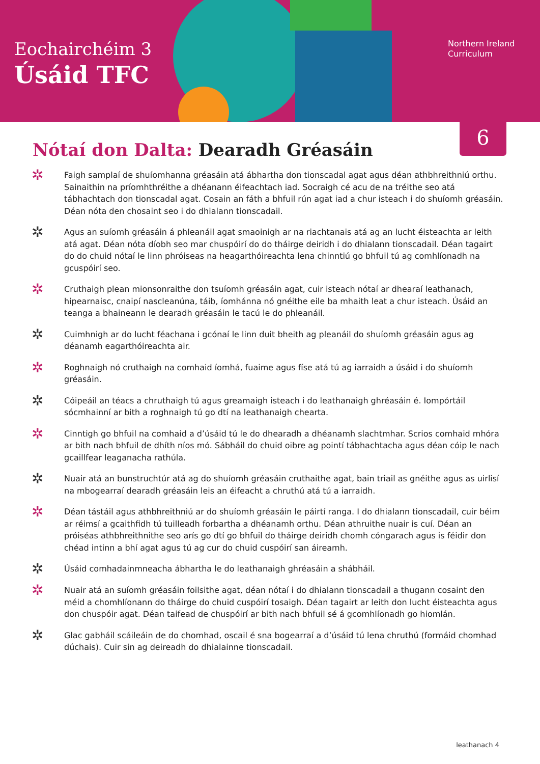Eochairchéim 3
Úsáid TFC
Northern Ireland
Curriculum
6
Nótaí don Dalta: Dearadh Gréasáin
✲
Faigh samplaí de shuíomhanna gréasáin atá ábhartha don tionscadal agat agus déan athbhreithniú orthu. Sainaithin na príomhthréithe a dhéanann éifeachtach iad. Socraigh cé acu de na tréithe seo atá tábhachtach don tionscadal agat. Cosain an fáth a bhfuil rún agat iad a chur isteach i do shuíomh gréasáin. Déan nóta den chosaint seo i do dhialann tionscadail.
✲
Agus an suíomh gréasáin á phleanáil agat smaoinigh ar na riachtanais atá ag an lucht éisteachta ar leith atá agat. Déan nóta díobh seo mar chuspóirí do do tháirge deiridh i do dhialann tionscadail. Déan tagairt do do chuid nótaí le linn phróiseas na heagarthóireachta lena chinntiú go bhfuil tú ag comhlíonadh na gcuspóirí seo.
✲
Cruthaigh plean mionsonraithe don tsuíomh gréasáin agat, cuir isteach nótaí ar dhearaí leathanach, hipearnaisc, cnaipí nascleanúna, táib, íomhánna nó gnéithe eile ba mhaith leat a chur isteach. Úsáid an teanga a bhaineann le dearadh gréasáin le tacú le do phleanáil.
✲
Cuimhnigh ar do lucht féachana i gcónaí le linn duit bheith ag pleanáil do shuíomh gréasáin agus ag déanamh eagarthóireachta air.
✲
Roghnaigh nó cruthaigh na comhaid íomhá, fuaime agus físe atá tú ag iarraidh a úsáid i do shuíomh gréasáin.
✲
Cóipeáil an téacs a chruthaigh tú agus greamaigh isteach i do leathanaigh ghréasáin é. Iompórtáil sócmhainní ar bith a roghnaigh tú go dtí na leathanaigh chearta.
✲
Cinntigh go bhfuil na comhaid a d’úsáid tú le do dhearadh a dhéanamh slachtmhar. Scrios comhaid mhóra ar bith nach bhfuil de dhíth níos mó. Sábháil do chuid oibre ag pointí tábhachtacha agus déan cóip le nach gcaillfear leaganacha rathúla.
✲
Nuair atá an bunstruchtúr atá ag do shuíomh gréasáin cruthaithe agat, bain triail as gnéithe agus as uirlisí na mbogearraí dearadh gréasáin leis an éifeacht a chruthú atá tú a iarraidh.
✲
Déan tástáil agus athbhreithniú ar do shuíomh gréasáin le páirtí ranga. I do dhialann tionscadail, cuir béim ar réimsí a gcaithfidh tú tuilleadh forbartha a dhéanamh orthu. Déan athruithe nuair is cuí. Déan an próiséas athbhreithnithe seo arís go dtí go bhfuil do tháirge deiridh chomh cóngarach agus is féidir don chéad intinn a bhí agat agus tú ag cur do chuid cuspóirí san áireamh.
✲
Úsáid comhadainmneacha ábhartha le do leathanaigh ghréasáin a shábháil.
✲
Nuair atá an suíomh gréasáin foilsithe agat, déan nótaí i do dhialann tionscadail a thugann cosaint den méid a chomhlíonann do tháirge do chuid cuspóirí tosaigh. Déan tagairt ar leith don lucht éisteachta agus don chuspóir agat. Déan taifead de chuspóirí ar bith nach bhfuil sé á gcomhlíonadh go hiomlán.
✲
Glac gabháil scáileáin de do chomhad, oscail é sna bogearraí a d’úsáid tú lena chruthú (formáid chomhad dúchais). Cuir sin ag deireadh do dhialainne tionscadail.
leathanach 4